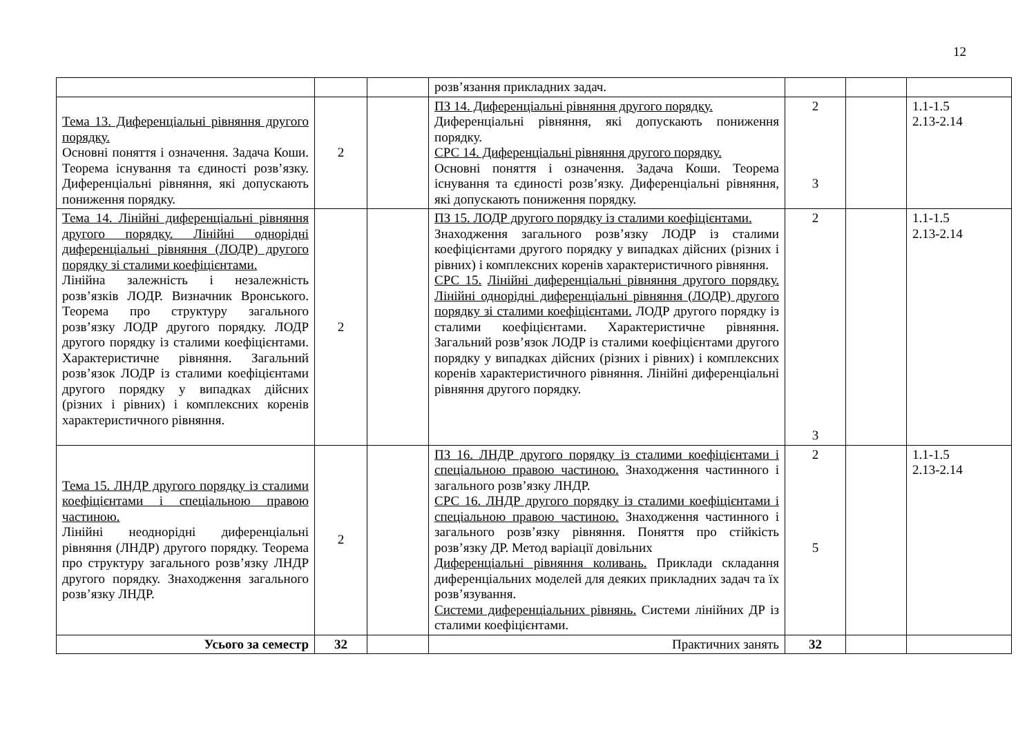12
| | | | розв’язання прикладних задач. | | | |
| Тема 13. Диференціальні рівняння другого порядку. Основні поняття і означення. Задача Коши. Теорема існування та єдиності розв’язку. Диференціальні рівняння, які допускають пониження порядку. | 2 | | ПЗ 14. Диференціальні рівняння другого порядку. Диференціальні рівняння, які допускають пониження порядку. СРС 14. Диференціальні рівняння другого порядку. Основні поняття і означення. Задача Коши. Теорема існування та єдиності розв’язку. Диференціальні рівняння, які допускають пониження порядку. | 2 3 | | 1.1-1.5 2.13-2.14 |
| Тема 14. Лінійні диференціальні рівняння другого порядку. Лінійні однорідні диференціальні рівняння (ЛОДР) другого порядку зі сталими коефіцієнтами. Лінійна залежність і незалежність розв’язків ЛОДР. Визначник Вронського. Теорема про структуру загального розв’язку ЛОДР другого порядку. ЛОДР другого порядку із сталими коефіцієнтами. Характеристичне рівняння. Загальний розв’язок ЛОДР із сталими коефіцієнтами другого порядку у випадках дійсних (різних і рівних) і комплексних коренів характеристичного рівняння. | 2 | | ПЗ 15. ЛОДР другого порядку із сталими коефіцієнтами. Знаходження загального розв’язку ЛОДР із сталими коефіцієнтами другого порядку у випадках дійсних (різних і рівних) і комплексних коренів характеристичного рівняння. СРС 15. Лінійні диференціальні рівняння другого порядку. Лінійні однорідні диференціальні рівняння (ЛОДР) другого порядку зі сталими коефіцієнтами. ЛОДР другого порядку із сталими коефіцієнтами. Характеристичне рівняння. Загальний розв’язок ЛОДР із сталими коефіцієнтами другого порядку у випадках дійсних (різних і рівних) і комплексних коренів характеристичного рівняння. Лінійні диференціальні рівняння другого порядку. | 2 3 | | 1.1-1.5 2.13-2.14 |
| Тема 15. ЛНДР другого порядку із сталими коефіцієнтами і спеціальною правою частиною. Лінійні неоднорідні диференціальні рівняння (ЛНДР) другого порядку. Теорема про структуру загального розв’язку ЛНДР другого порядку. Знаходження загального розв’язку ЛНДР. | 2 | | ПЗ 16. ЛНДР другого порядку із сталими коефіцієнтами і спеціальною правою частиною. Знаходження частинного і загального розв’язку ЛНДР. СРС 16. ЛНДР другого порядку із сталими коефіцієнтами і спеціальною правою частиною. Знаходження частинного і загального розв’язку рівняння. Поняття про стійкість розв’язку ДР. Метод варіації довільних Диференціальні рівняння коливань. Приклади складання диференціальних моделей для деяких прикладних задач та їх розв’язування. Системи диференціальних рівнянь. Системи лінійних ДР із сталими коефіцієнтами. | 2 5 | | 1.1-1.5 2.13-2.14 |
| Усього за семестр | 32 | | Практичних занять | 32 | | |